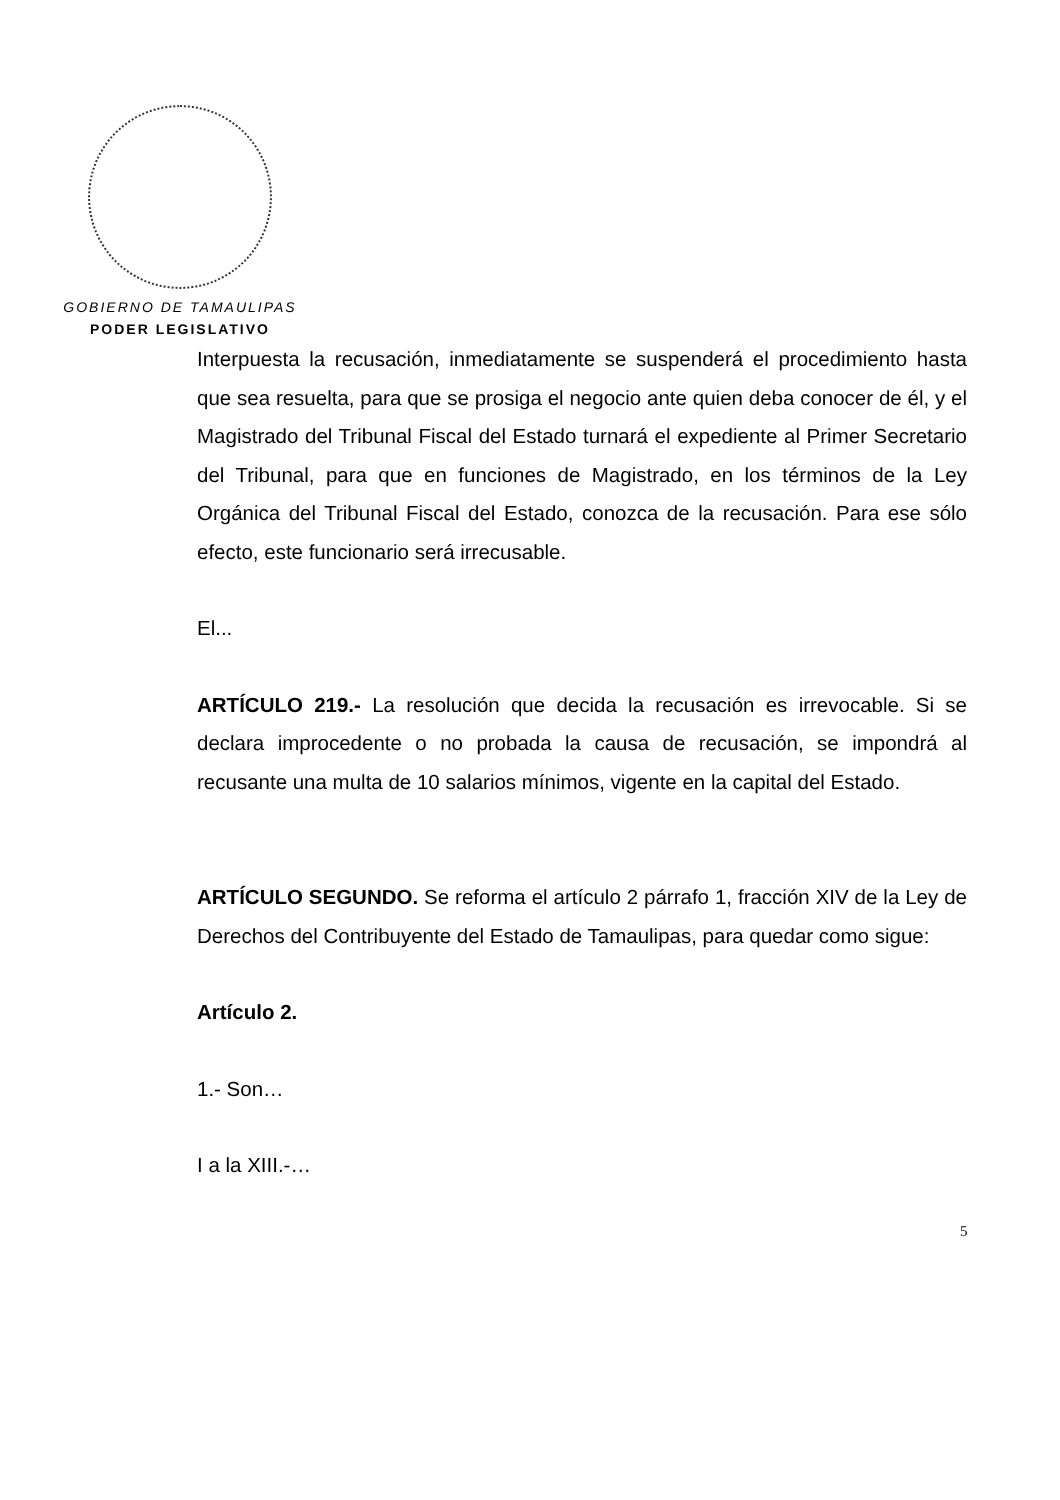GOBIERNO DE TAMAULIPAS
PODER LEGISLATIVO
Interpuesta la recusación, inmediatamente se suspenderá el procedimiento hasta que sea resuelta, para que se prosiga el negocio ante quien deba conocer de él, y el Magistrado del Tribunal Fiscal del Estado turnará el expediente al Primer Secretario del Tribunal, para que en funciones de Magistrado, en los términos de la Ley Orgánica del Tribunal Fiscal del Estado, conozca de la recusación. Para ese sólo efecto, este funcionario será irrecusable.
El...
ARTÍCULO 219.- La resolución que decida la recusación es irrevocable. Si se declara improcedente o no probada la causa de recusación, se impondrá al recusante una multa de 10 salarios mínimos, vigente en la capital del Estado.
ARTÍCULO SEGUNDO. Se reforma el artículo 2 párrafo 1, fracción XIV de la Ley de Derechos del Contribuyente del Estado de Tamaulipas, para quedar como sigue:
Artículo 2.
1.- Son…
I a la XIII.-…
5